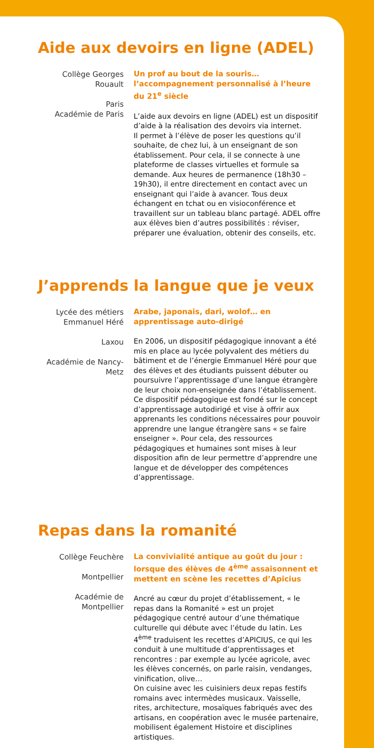Aide aux devoirs en ligne (ADEL)
Collège Georges Rouault
Paris
Académie de Paris
Un prof au bout de la souris… l’accompagnement personnalisé à l’heure du 21<sup>e</sup> siècle
L’aide aux devoirs en ligne (ADEL) est un dispositif d’aide à la réalisation des devoirs via internet.
Il permet à l’élève de poser les questions qu’il souhaite, de chez lui, à un enseignant de son établissement. Pour cela, il se connecte à une plateforme de classes virtuelles et formule sa demande. Aux heures de permanence (18h30 – 19h30), il entre directement en contact avec un enseignant qui l’aide à avancer. Tous deux échangent en tchat ou en visioconférence et travaillent sur un tableau blanc partagé. ADEL offre aux élèves bien d’autres possibilités : réviser, préparer une évaluation, obtenir des conseils, etc.
J’apprends la langue que je veux
Lycée des métiers Emmanuel Héré
Laxou
Académie de Nancy-Metz
Arabe, japonais, dari, wolof… en apprentissage auto-dirigé
En 2006, un dispositif pédagogique innovant a été mis en place au lycée polyvalent des métiers du bâtiment et de l’énergie Emmanuel Héré pour que des élèves et des étudiants puissent débuter ou poursuivre l’apprentissage d’une langue étrangère de leur choix non-enseignée dans l’établissement. Ce dispositif pédagogique est fondé sur le concept d’apprentissage autodirigé et vise à offrir aux apprenants les conditions nécessaires pour pouvoir apprendre une langue étrangère sans « se faire enseigner ». Pour cela, des ressources pédagogiques et humaines sont mises à leur disposition afin de leur permettre d’apprendre une langue et de développer des compétences d’apprentissage.
Repas dans la romanité
Collège Feuchère
Montpellier
Académie de Montpellier
La convivialité antique au goût du jour : lorsque des élèves de 4<sup>ème</sup> assaisonnent et mettent en scène les recettes d’Apicius
Ancré au cœur du projet d’établissement, « le repas dans la Romanité » est un projet pédagogique centré autour d’une thématique culturelle qui débute avec l’étude du latin. Les 4<sup>ème</sup> traduisent les recettes d’APICIUS, ce qui les conduit à une multitude d’apprentissages et rencontres : par exemple au lycée agricole, avec les élèves concernés, on parle raisin, vendanges, vinification, olive…
On cuisine avec les cuisiniers deux repas festifs romains avec intermèdes musicaux. Vaisselle, rites, architecture, mosaïques fabriqués avec des artisans, en coopération avec le musée partenaire, mobilisent également Histoire et disciplines artistiques.